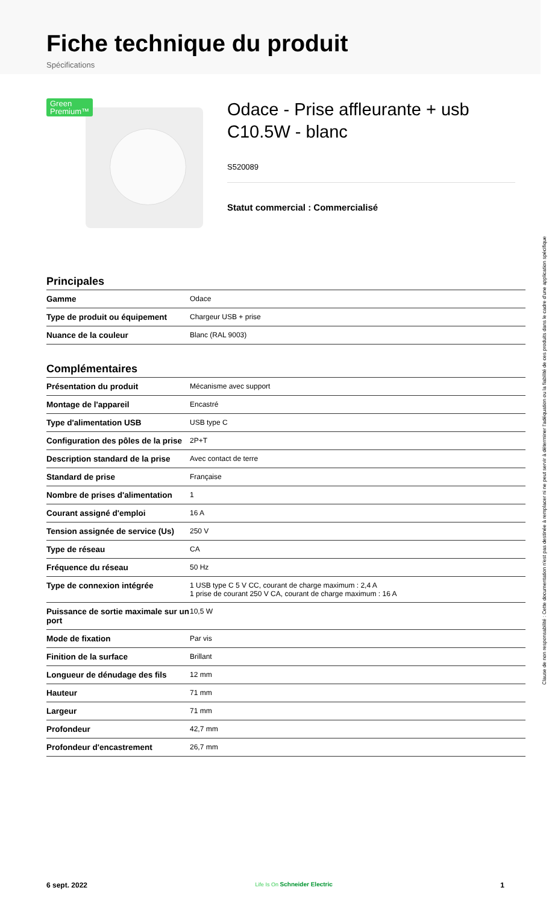Fiche technique du produit
Spécifications
Green
Premium™
Odace - Prise affleurante + usb C10.5W - blanc
S520089
Statut commercial : Commercialisé
Principales
| Gamme | Odace |
| Type de produit ou équipement | Chargeur USB + prise |
| Nuance de la couleur | Blanc (RAL 9003) |
Complémentaires
| Présentation du produit | Mécanisme avec support |
| Montage de l'appareil | Encastré |
| Type d'alimentation USB | USB type C |
| Configuration des pôles de la prise | 2P+T |
| Description standard de la prise | Avec contact de terre |
| Standard de prise | Française |
| Nombre de prises d'alimentation | 1 |
| Courant assigné d'emploi | 16 A |
| Tension assignée de service (Us) | 250 V |
| Type de réseau | CA |
| Fréquence du réseau | 50 Hz |
| Type de connexion intégrée | 1 USB type C 5 V CC, courant de charge maximum : 2,4 A 1 prise de courant 250 V CA, courant de charge maximum : 16 A |
| Puissance de sortie maximale sur un port | 10,5 W |
| Mode de fixation | Par vis |
| Finition de la surface | Brillant |
| Longueur de dénudage des fils | 12 mm |
| Hauteur | 71 mm |
| Largeur | 71 mm |
| Profondeur | 42,7 mm |
| Profondeur d'encastrement | 26,7 mm |
Clause de non responsabilité : Cette documentation n'est pas destinée à remplacer ni ne peut servir à déterminer l'adéquation ou la fiabilité de ces produits dans le cadre d'une application spécifique
6 sept. 2022 Life Is On Schneider Electric 1